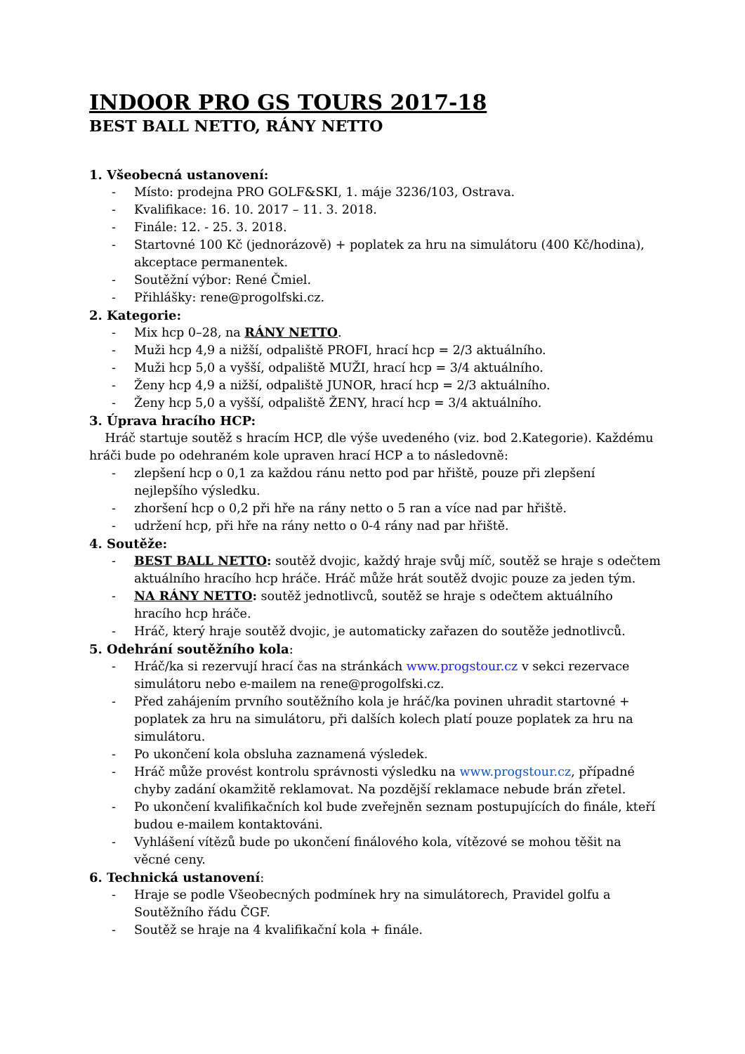INDOOR PRO GS TOURS 2017-18
BEST BALL NETTO, RÁNY NETTO
1. Všeobecná ustanovení:
- Místo: prodejna PRO GOLF&SKI, 1. máje 3236/103, Ostrava.
- Kvalifikace: 16. 10. 2017 – 11. 3. 2018.
- Finále: 12. - 25. 3. 2018.
- Startovné 100 Kč (jednorázově) + poplatek za hru na simulátoru (400 Kč/hodina), akceptace permanentek.
- Soutěžní výbor: René Čmiel.
- Přihlášky: rene@progolfski.cz.
2. Kategorie:
- Mix hcp 0–28, na RÁNY NETTO.
- Muži hcp 4,9 a nižší, odpaliště PROFI, hrací hcp = 2/3 aktuálního.
- Muži hcp 5,0 a vyšší, odpaliště MUŽI, hrací hcp = 3/4 aktuálního.
- Ženy hcp 4,9 a nižší, odpaliště JUNOR, hrací hcp = 2/3 aktuálního.
- Ženy hcp 5,0 a vyšší, odpaliště ŽENY, hrací hcp = 3/4 aktuálního.
3. Úprava hracího HCP:
Hráč startuje soutěž s hracím HCP, dle výše uvedeného (viz. bod 2.Kategorie). Každému hráči bude po odehraném kole upraven hrací HCP a to následovně:
- zlepšení hcp o 0,1 za každou ránu netto pod par hřiště, pouze při zlepšení nejlepšího výsledku.
- zhoršení hcp o 0,2 při hře na rány netto o 5 ran a více nad par hřiště.
- udržení hcp, při hře na rány netto o 0-4 rány nad par hřiště.
4. Soutěže:
- BEST BALL NETTO: soutěž dvojic, každý hraje svůj míč, soutěž se hraje s odečtem aktuálního hracího hcp hráče. Hráč může hrát soutěž dvojic pouze za jeden tým.
- NA RÁNY NETTO: soutěž jednotlivců, soutěž se hraje s odečtem aktuálního hracího hcp hráče.
- Hráč, který hraje soutěž dvojic, je automaticky zařazen do soutěže jednotlivců.
5. Odehrání soutěžního kola:
- Hráč/ka si rezervují hrací čas na stránkách www.progstour.cz v sekci rezervace simulátoru nebo e-mailem na rene@progolfski.cz.
- Před zahájením prvního soutěžního kola je hráč/ka povinen uhradit startovné + poplatek za hru na simulátoru, při dalších kolech platí pouze poplatek za hru na simulátoru.
- Po ukončení kola obsluha zaznamená výsledek.
- Hráč může provést kontrolu správnosti výsledku na www.progstour.cz, případné chyby zadání okamžitě reklamovat. Na pozdější reklamace nebude brán zřetel.
- Po ukončení kvalifikačních kol bude zveřejněn seznam postupujících do finále, kteří budou e-mailem kontaktováni.
- Vyhlášení vítězů bude po ukončení finálového kola, vítězové se mohou těšit na věcné ceny.
6. Technická ustanovení:
- Hraje se podle Všeobecných podmínek hry na simulátorech, Pravidel golfu a Soutěžního řádu ČGF.
- Soutěž se hraje na 4 kvalifikační kola + finále.